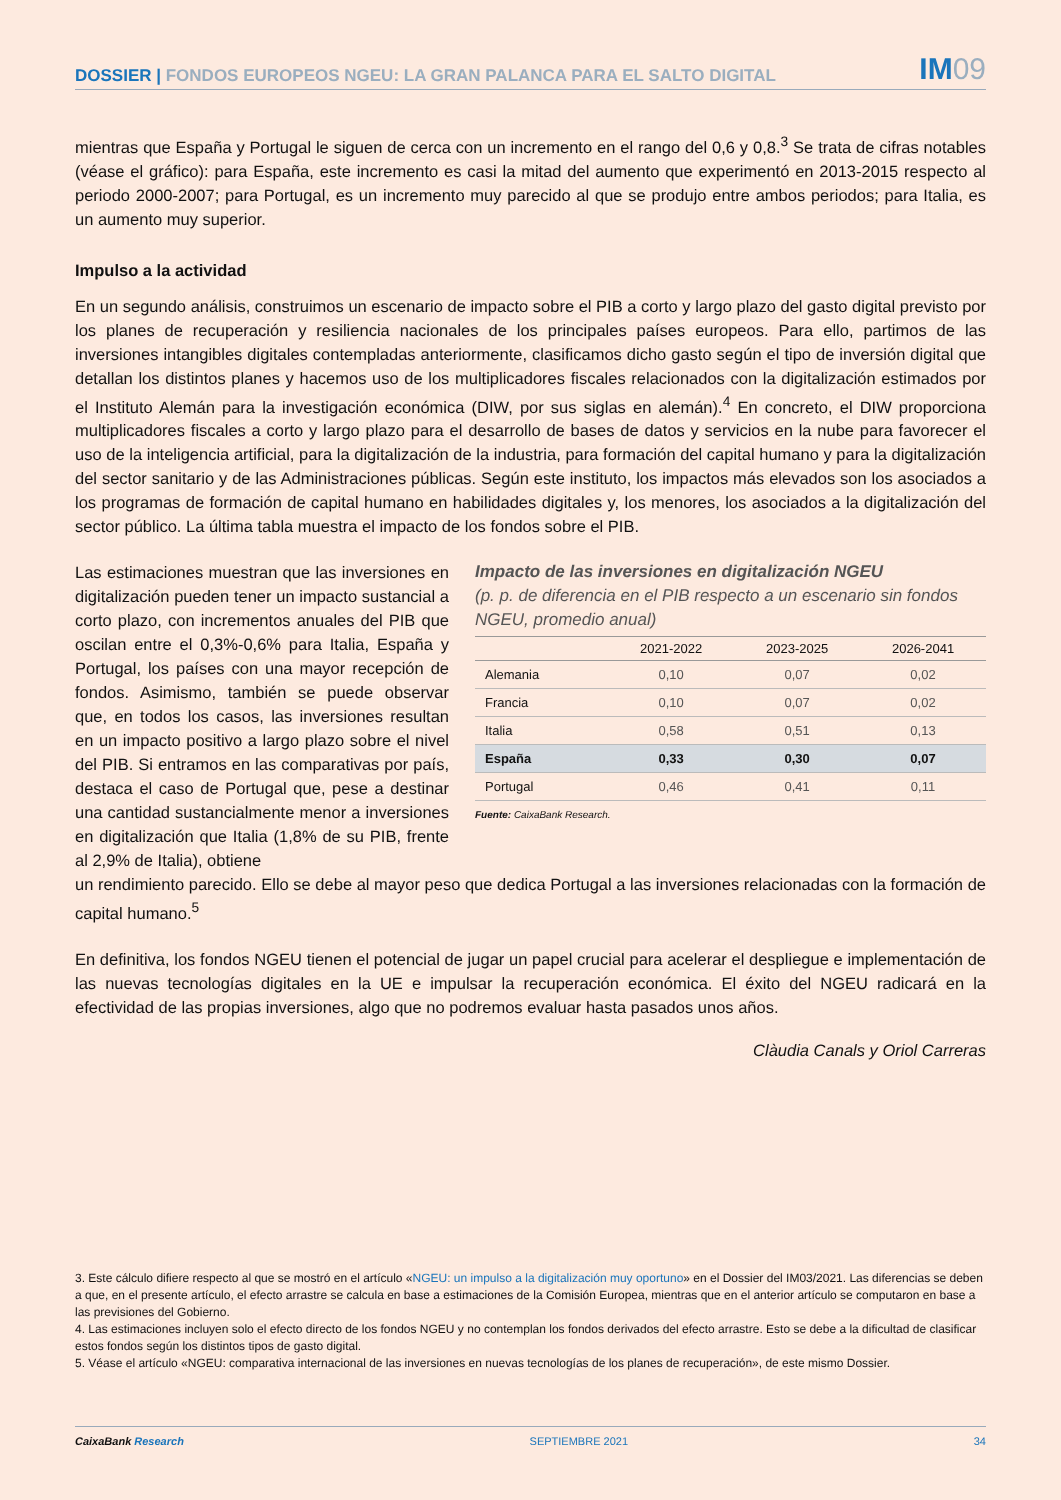DOSSIER | FONDOS EUROPEOS NGEU: LA GRAN PALANCA PARA EL SALTO DIGITAL
IM09
mientras que España y Portugal le siguen de cerca con un incremento en el rango del 0,6 y 0,8.<sup>3</sup> Se trata de cifras notables (véase el gráfico): para España, este incremento es casi la mitad del aumento que experimentó en 2013-2015 respecto al periodo 2000-2007; para Portugal, es un incremento muy parecido al que se produjo entre ambos periodos; para Italia, es un aumento muy superior.
Impulso a la actividad
En un segundo análisis, construimos un escenario de impacto sobre el PIB a corto y largo plazo del gasto digital previsto por los planes de recuperación y resiliencia nacionales de los principales países europeos. Para ello, partimos de las inversiones intangibles digitales contempladas anteriormente, clasificamos dicho gasto según el tipo de inversión digital que detallan los distintos planes y hacemos uso de los multiplicadores fiscales relacionados con la digitalización estimados por el Instituto Alemán para la investigación económica (DIW, por sus siglas en alemán).<sup>4</sup> En concreto, el DIW proporciona multiplicadores fiscales a corto y largo plazo para el desarrollo de bases de datos y servicios en la nube para favorecer el uso de la inteligencia artificial, para la digitalización de la industria, para formación del capital humano y para la digitalización del sector sanitario y de las Administraciones públicas. Según este instituto, los impactos más elevados son los asociados a los programas de formación de capital humano en habilidades digitales y, los menores, los asociados a la digitalización del sector público. La última tabla muestra el impacto de los fondos sobre el PIB.
Las estimaciones muestran que las inversiones en digitalización pueden tener un impacto sustancial a corto plazo, con incrementos anuales del PIB que oscilan entre el 0,3%-0,6% para Italia, España y Portugal, los países con una mayor recepción de fondos. Asimismo, también se puede observar que, en todos los casos, las inversiones resultan en un impacto positivo a largo plazo sobre el nivel del PIB. Si entramos en las comparativas por país, destaca el caso de Portugal que, pese a destinar una cantidad sustancialmente menor a inversiones en digitalización que Italia (1,8% de su PIB, frente al 2,9% de Italia), obtiene
Impacto de las inversiones en digitalización NGEU
(p. p. de diferencia en el PIB respecto a un escenario sin fondos NGEU, promedio anual)
| | 2021-2022 | 2023-2025 | 2026-2041 |
| --- | --- | --- | --- |
| Alemania | 0,10 | 0,07 | 0,02 |
| Francia | 0,10 | 0,07 | 0,02 |
| Italia | 0,58 | 0,51 | 0,13 |
| España | 0,33 | 0,30 | 0,07 |
| Portugal | 0,46 | 0,41 | 0,11 |
Fuente: CaixaBank Research.
un rendimiento parecido. Ello se debe al mayor peso que dedica Portugal a las inversiones relacionadas con la formación de capital humano.<sup>5</sup>
En definitiva, los fondos NGEU tienen el potencial de jugar un papel crucial para acelerar el despliegue e implementación de las nuevas tecnologías digitales en la UE e impulsar la recuperación económica. El éxito del NGEU radicará en la efectividad de las propias inversiones, algo que no podremos evaluar hasta pasados unos años.
Clàudia Canals y Oriol Carreras
3. Este cálculo difiere respecto al que se mostró en el artículo «NGEU: un impulso a la digitalización muy oportuno» en el Dossier del IM03/2021. Las diferencias se deben a que, en el presente artículo, el efecto arrastre se calcula en base a estimaciones de la Comisión Europea, mientras que en el anterior artículo se computaron en base a las previsiones del Gobierno.
4. Las estimaciones incluyen solo el efecto directo de los fondos NGEU y no contemplan los fondos derivados del efecto arrastre. Esto se debe a la dificultad de clasificar estos fondos según los distintos tipos de gasto digital.
5. Véase el artículo «NGEU: comparativa internacional de las inversiones en nuevas tecnologías de los planes de recuperación», de este mismo Dossier.
CaixaBank Research SEPTIEMBRE 2021 34